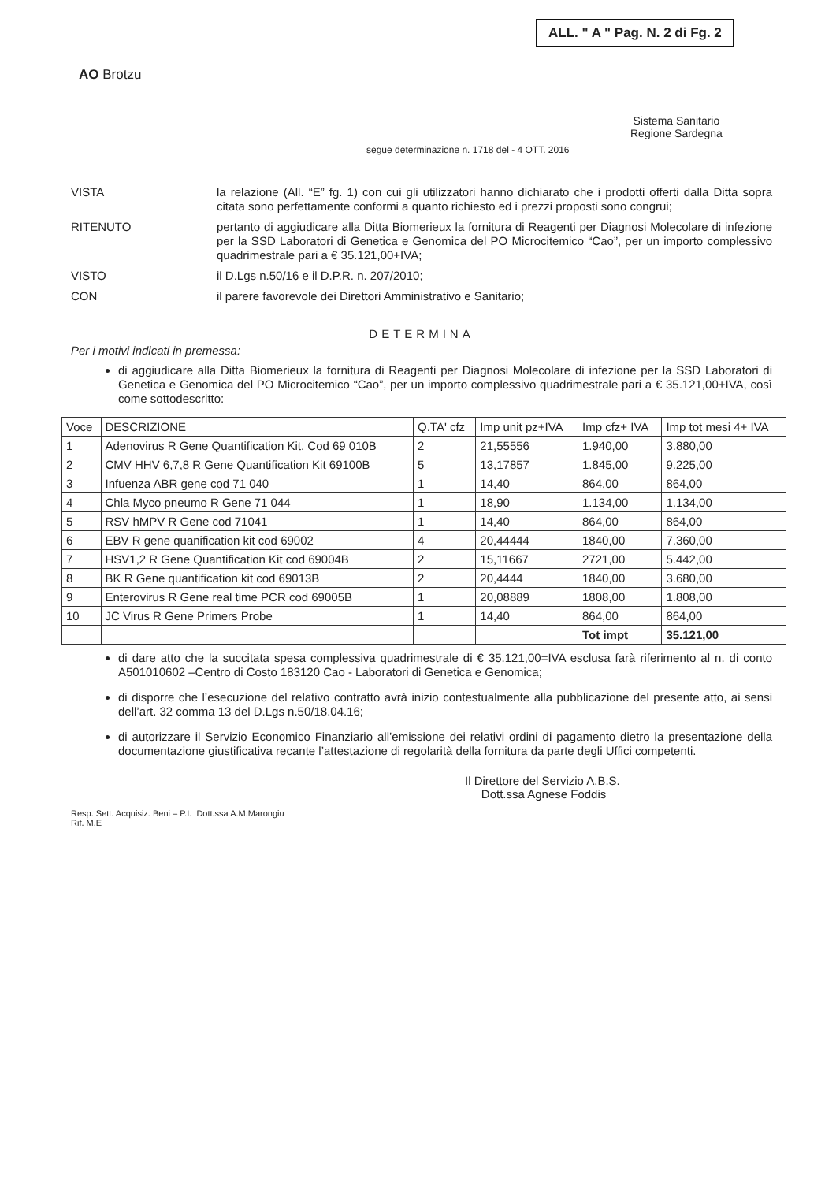ALL. " A " Pag. N. 2 di Fg. 2
AO Brotzu
Sistema Sanitario
Regione Sardegna
segue determinazione n. 1718 del - 4 OTT. 2016
VISTA
la relazione (All. “E” fg. 1) con cui gli utilizzatori hanno dichiarato che i prodotti offerti dalla Ditta sopra citata sono perfettamente conformi a quanto richiesto ed i prezzi proposti sono congrui;
RITENUTO
pertanto di aggiudicare alla Ditta Biomerieux la fornitura di Reagenti per Diagnosi Molecolare di infezione per la SSD Laboratori di Genetica e Genomica del PO Microcitemico “Cao”, per un importo complessivo quadrimestrale pari a € 35.121,00+IVA;
VISTO
il D.Lgs n.50/16 e il D.P.R. n. 207/2010;
CON
il parere favorevole dei Direttori Amministrativo e Sanitario;
DETERMINA
Per i motivi indicati in premessa:
di aggiudicare alla Ditta Biomerieux la fornitura di Reagenti per Diagnosi Molecolare di infezione per la SSD Laboratori di Genetica e Genomica del PO Microcitemico “Cao”, per un importo complessivo quadrimestrale pari a € 35.121,00+IVA, così come sottodescritto:
| Voce | DESCRIZIONE | Q.TA' cfz | Imp unit pz+IVA | Imp cfz+ IVA | Imp tot mesi 4+ IVA |
| --- | --- | --- | --- | --- | --- |
| 1 | Adenovirus R Gene Quantification Kit. Cod 69 010B | 2 | 21,55556 | 1.940,00 | 3.880,00 |
| 2 | CMV HHV 6,7,8 R Gene Quantification Kit 69100B | 5 | 13,17857 | 1.845,00 | 9.225,00 |
| 3 | Infuenza ABR gene cod 71 040 | 1 | 14,40 | 864,00 | 864,00 |
| 4 | Chla Myco pneumo R Gene 71 044 | 1 | 18,90 | 1.134,00 | 1.134,00 |
| 5 | RSV hMPV R Gene cod 71041 | 1 | 14,40 | 864,00 | 864,00 |
| 6 | EBV R gene quanification kit cod 69002 | 4 | 20,44444 | 1840,00 | 7.360,00 |
| 7 | HSV1,2 R Gene Quantification Kit cod 69004B | 2 | 15,11667 | 2721,00 | 5.442,00 |
| 8 | BK R Gene quantification kit cod 69013B | 2 | 20,4444 | 1840,00 | 3.680,00 |
| 9 | Enterovirus R Gene real time PCR cod 69005B | 1 | 20,08889 | 1808,00 | 1.808,00 |
| 10 | JC Virus R Gene Primers Probe | 1 | 14,40 | 864,00 | 864,00 |
| | | | | Tot impt | 35.121,00 |
di dare atto che la succitata spesa complessiva quadrimestrale di € 35.121,00=IVA esclusa farà riferimento al n. di conto A501010602 –Centro di Costo 183120 Cao - Laboratori di Genetica e Genomica;
di disporre che l’esecuzione del relativo contratto avrà inizio contestualmente alla pubblicazione del presente atto, ai sensi dell’art. 32 comma 13 del D.Lgs n.50/18.04.16;
di autorizzare il Servizio Economico Finanziario all’emissione dei relativi ordini di pagamento dietro la presentazione della documentazione giustificativa recante l’attestazione di regolarità della fornitura da parte degli Uffici competenti.
Il Direttore del Servizio A.B.S.
Dott.ssa Agnese Foddis
Resp. Sett. Acquisiz. Beni – P.I. Dott.ssa A.M.Marongiu
Rif. M.E